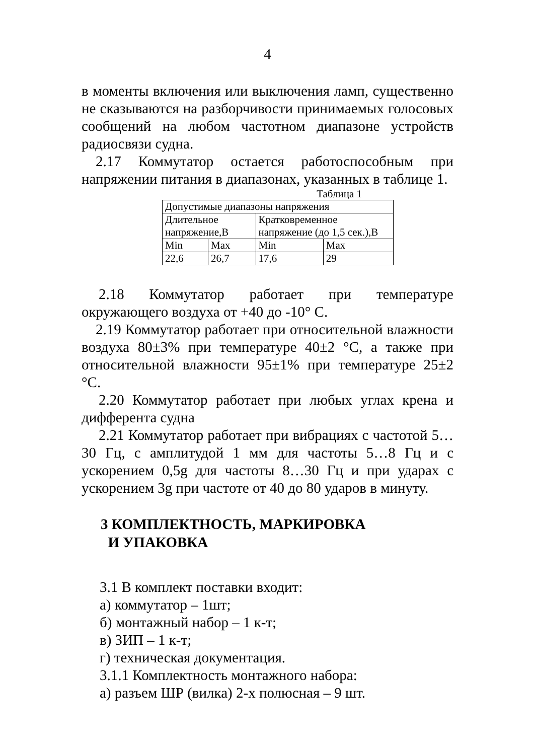4
в моменты включения или выключения ламп, существенно не сказываются на разборчивости принимаемых голосовых сообщений на любом частотном диапазоне устройств радиосвязи судна.
2.17 Коммутатор остается работоспособным при напряжении питания в диапазонах, указанных в таблице 1.
Таблица 1
| Допустимые диапазоны напряжения | | | |
| Длительное напряжение,В | | Кратковременное напряжение (до 1,5 сек.),В | |
| Min | Max | Min | Max |
| 22,6 | 26,7 | 17,6 | 29 |
2.18 Коммутатор работает при температуре окружающего воздуха от +40 до -10° С.
2.19 Коммутатор работает при относительной влажности воздуха 80±3% при температуре 40±2 °С, а также при относительной влажности 95±1% при температуре 25±2 °С.
2.20 Коммутатор работает при любых углах крена и дифферента судна
2.21 Коммутатор работает при вибрациях с частотой 5…30 Гц, с амплитудой 1 мм для частоты 5…8 Гц и с ускорением 0,5g для частоты 8…30 Гц и при ударах с ускорением 3g при частоте от 40 до 80 ударов в минуту.
3 КОМПЛЕКТНОСТЬ, МАРКИРОВКА
И УПАКОВКА
3.1 В комплект поставки входит:
а) коммутатор – 1шт;
б) монтажный набор – 1 к-т;
в) ЗИП – 1 к-т;
г) техническая документация.
3.1.1 Комплектность монтажного набора:
а) разъем ШР (вилка) 2-х полюсная – 9 шт.